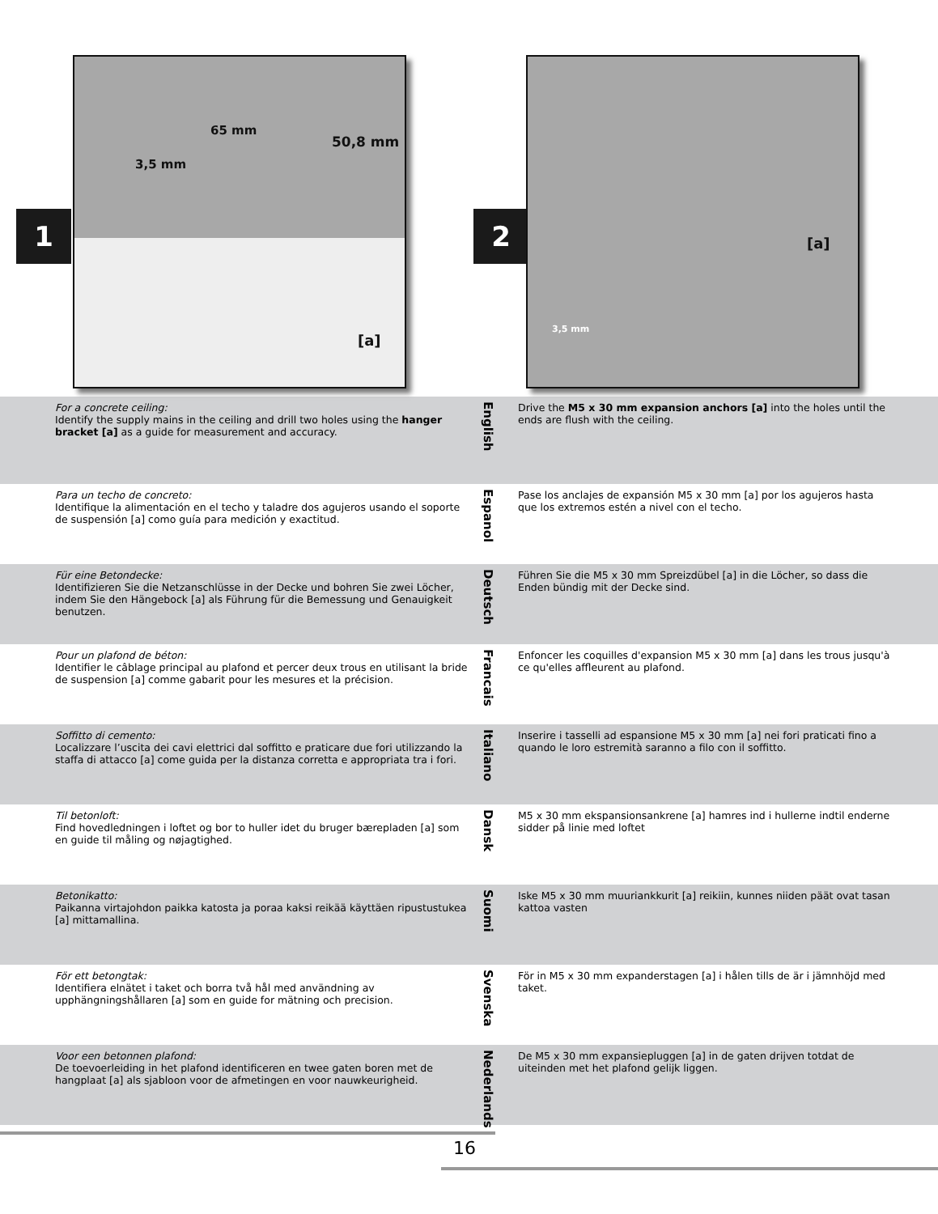1
65 mm
50,8 mm
3,5 mm
[a]
2
[a]
3,5 mm
For a concrete ceiling:
Identify the supply mains in the ceiling and drill two holes using the hanger bracket [a] as a guide for measurement and accuracy.
English
Drive the M5 x 30 mm expansion anchors [a] into the holes until the ends are flush with the ceiling.
Para un techo de concreto:
Identifique la alimentación en el techo y taladre dos agujeros usando el soporte de suspensión [a] como guía para medición y exactitud.
Espanol
Pase los anclajes de expansión M5 x 30 mm [a] por los agujeros hasta que los extremos estén a nivel con el techo.
Für eine Betondecke:
Identifizieren Sie die Netzanschlüsse in der Decke und bohren Sie zwei Löcher, indem Sie den Hängebock [a] als Führung für die Bemessung und Genauigkeit benutzen.
Deutsch
Führen Sie die M5 x 30 mm Spreizdübel [a] in die Löcher, so dass die Enden bündig mit der Decke sind.
Pour un plafond de béton:
Identifier le câblage principal au plafond et percer deux trous en utilisant la bride de suspension [a] comme gabarit pour les mesures et la précision.
Francais
Enfoncer les coquilles d'expansion M5 x 30 mm [a] dans les trous jusqu'à ce qu'elles affleurent au plafond.
Soffitto di cemento:
Localizzare l’uscita dei cavi elettrici dal soffitto e praticare due fori utilizzando la staffa di attacco [a] come guida per la distanza corretta e appropriata tra i fori.
Italiano
Inserire i tasselli ad espansione M5 x 30 mm [a] nei fori praticati fino a quando le loro estremità saranno a filo con il soffitto.
Til betonloft:
Find hovedledningen i loftet og bor to huller idet du bruger bærepladen [a] som en guide til måling og nøjagtighed.
Dansk
M5 x 30 mm ekspansionsankrene [a] hamres ind i hullerne indtil enderne sidder på linie med loftet
Betonikatto:
Paikanna virtajohdon paikka katosta ja poraa kaksi reikää käyttäen ripustustukea [a] mittamallina.
Suomi
Iske M5 x 30 mm muuriankkurit [a] reikiin, kunnes niiden päät ovat tasan kattoa vasten
För ett betongtak:
Identifiera elnätet i taket och borra två hål med användning av upphängningshållaren [a] som en guide for mätning och precision.
Svenska
För in M5 x 30 mm expanderstagen [a] i hålen tills de är i jämnhöjd med taket.
Voor een betonnen plafond:
De toevoerleiding in het plafond identificeren en twee gaten boren met de hangplaat [a] als sjabloon voor de afmetingen en voor nauwkeurigheid.
Nederlands
De M5 x 30 mm expansiepluggen [a] in de gaten drijven totdat de uiteinden met het plafond gelijk liggen.
16